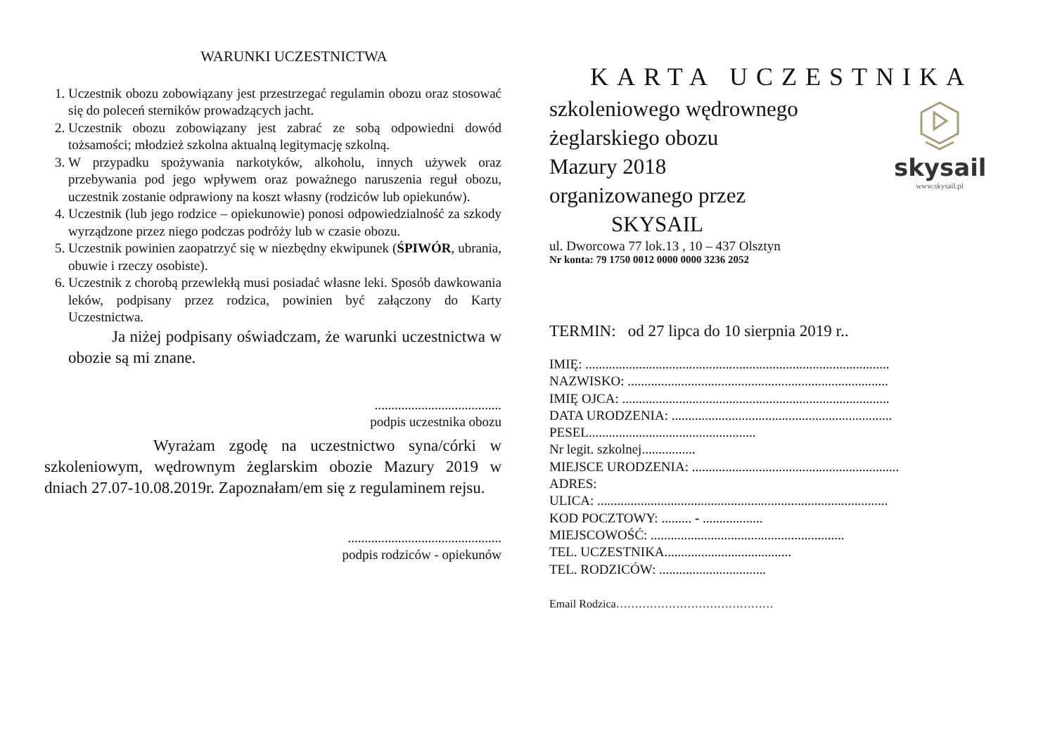WARUNKI UCZESTNICTWA
1. Uczestnik obozu zobowiązany jest przestrzegać regulamin obozu oraz stosować się do poleceń sterników prowadzących jacht.
2. Uczestnik obozu zobowiązany jest zabrać ze sobą odpowiedni dowód tożsamości; młodzież szkolna aktualną legitymację szkolną.
3. W przypadku spożywania narkotyków, alkoholu, innych używek oraz przebywania pod jego wpływem oraz poważnego naruszenia reguł obozu, uczestnik zostanie odprawiony na koszt własny (rodziców lub opiekunów).
4. Uczestnik (lub jego rodzice – opiekunowie) ponosi odpowiedzialność za szkody wyrządzone przez niego podczas podróży lub w czasie obozu.
5. Uczestnik powinien zaopatrzyć się w niezbędny ekwipunek (ŚPIWÓR, ubrania, obuwie i rzeczy osobiste).
6. Uczestnik z chorobą przewlekłą musi posiadać własne leki. Sposób dawkowania leków, podpisany przez rodzica, powinien być załączony do Karty Uczestnictwa.
Ja niżej podpisany oświadczam, że warunki uczestnictwa w obozie są mi znane.
......................................
podpis uczestnika obozu
Wyrażam zgodę na uczestnictwo syna/córki w szkoleniowym, wędrownym żeglarskim obozie Mazury 2019 w dniach 27.07-10.08.2019r. Zapoznałam/em się z regulaminem rejsu.
..............................................
podpis rodziców - opiekunów
KARTA UCZESTNIKA
skysail
www.skysail.pl
szkoleniowego wędrownego
żeglarskiego obozu
Mazury 2018
organizowanego przez
SKYSAIL
ul. Dworcowa 77 lok.13 , 10 – 437 Olsztyn
Nr konta: 79 1750 0012 0000 0000 3236 2052
TERMIN: od 27 lipca do 10 sierpnia 2019 r..
IMIĘ: ...........................................................................................
NAZWISKO: ..............................................................................
IMIĘ OJCA: ................................................................................
DATA URODZENIA: ..................................................................
PESEL..................................................
Nr legit. szkolnej................
MIEJSCE URODZENIA: ..............................................................
ADRES:
ULICA: .......................................................................................
KOD POCZTOWY: ......... - ..................
MIEJSCOWOŚĆ: ..........................................................
TEL. UCZESTNIKA......................................
TEL. RODZICÓW: ................................
Email Rodzica……………………………………